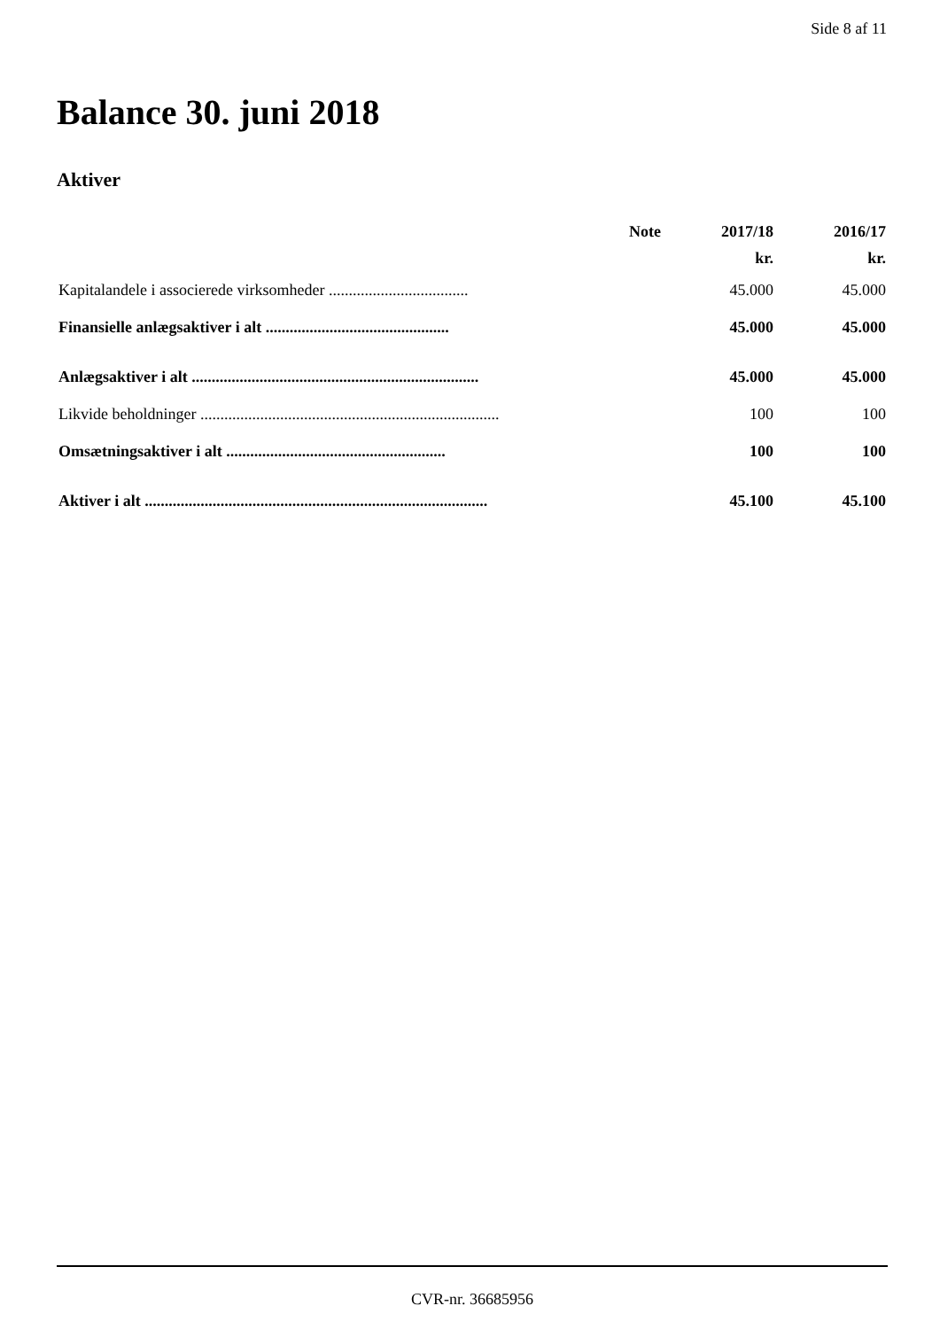Side 8 af 11
Balance 30. juni 2018
Aktiver
| | Note | 2017/18 | 2016/17 |
| --- | --- | --- | --- |
| | | kr. | kr. |
| Kapitalandele i associerede virksomheder ................................... | | 45.000 | 45.000 |
| Finansielle anlægsaktiver i alt .............................................. | | 45.000 | 45.000 |
| Anlægsaktiver i alt ........................................................................ | | 45.000 | 45.000 |
| Likvide beholdninger ........................................................................... | | 100 | 100 |
| Omsætningsaktiver i alt ....................................................... | | 100 | 100 |
| Aktiver i alt ...................................................................................... | | 45.100 | 45.100 |
CVR-nr. 36685956